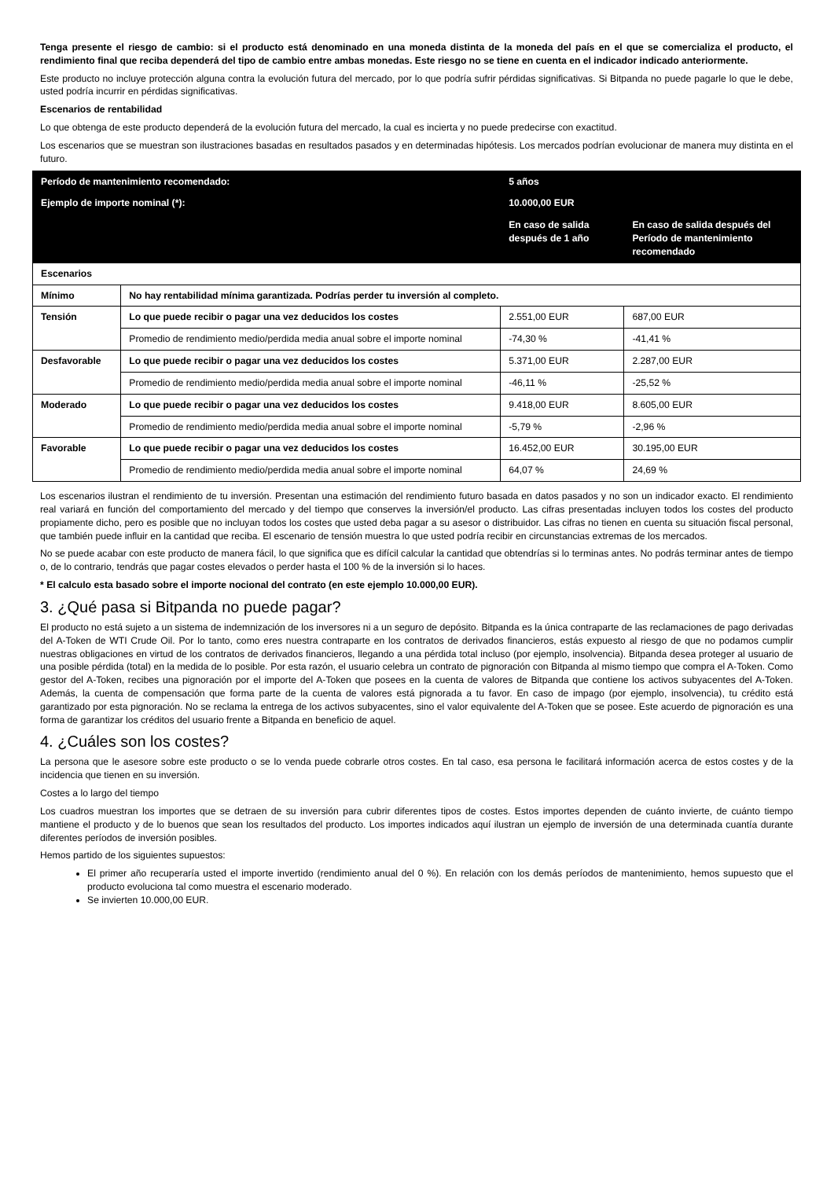Tenga presente el riesgo de cambio: si el producto está denominado en una moneda distinta de la moneda del país en el que se comercializa el producto, el rendimiento final que reciba dependerá del tipo de cambio entre ambas monedas. Este riesgo no se tiene en cuenta en el indicador indicado anteriormente.
Este producto no incluye protección alguna contra la evolución futura del mercado, por lo que podría sufrir pérdidas significativas. Si Bitpanda no puede pagarle lo que le debe, usted podría incurrir en pérdidas significativas.
Escenarios de rentabilidad
Lo que obtenga de este producto dependerá de la evolución futura del mercado, la cual es incierta y no puede predecirse con exactitud.
Los escenarios que se muestran son ilustraciones basadas en resultados pasados y en determinadas hipótesis. Los mercados podrían evolucionar de manera muy distinta en el futuro.
| Período de mantenimiento recomendado: | | 5 años | |
| Ejemplo de importe nominal (*): | | 10.000,00 EUR | |
| | | En caso de salida después de 1 año | En caso de salida después del Período de mantenimiento recomendado |
| Escenarios | | | |
| Mínimo | No hay rentabilidad mínima garantizada. Podrías perder tu inversión al completo. | | |
| Tensión | Lo que puede recibir o pagar una vez deducidos los costes | 2.551,00 EUR | 687,00 EUR |
| | Promedio de rendimiento medio/perdida media anual sobre el importe nominal | -74,30 % | -41,41 % |
| Desfavorable | Lo que puede recibir o pagar una vez deducidos los costes | 5.371,00 EUR | 2.287,00 EUR |
| | Promedio de rendimiento medio/perdida media anual sobre el importe nominal | -46,11 % | -25,52 % |
| Moderado | Lo que puede recibir o pagar una vez deducidos los costes | 9.418,00 EUR | 8.605,00 EUR |
| | Promedio de rendimiento medio/perdida media anual sobre el importe nominal | -5,79 % | -2,96 % |
| Favorable | Lo que puede recibir o pagar una vez deducidos los costes | 16.452,00 EUR | 30.195,00 EUR |
| | Promedio de rendimiento medio/perdida media anual sobre el importe nominal | 64,07 % | 24,69 % |
Los escenarios ilustran el rendimiento de tu inversión. Presentan una estimación del rendimiento futuro basada en datos pasados y no son un indicador exacto. El rendimiento real variará en función del comportamiento del mercado y del tiempo que conserves la inversión/el producto. Las cifras presentadas incluyen todos los costes del producto propiamente dicho, pero es posible que no incluyan todos los costes que usted deba pagar a su asesor o distribuidor. Las cifras no tienen en cuenta su situación fiscal personal, que también puede influir en la cantidad que reciba. El escenario de tensión muestra lo que usted podría recibir en circunstancias extremas de los mercados.
No se puede acabar con este producto de manera fácil, lo que significa que es difícil calcular la cantidad que obtendrías si lo terminas antes. No podrás terminar antes de tiempo o, de lo contrario, tendrás que pagar costes elevados o perder hasta el 100 % de la inversión si lo haces.
* El calculo esta basado sobre el importe nocional del contrato (en este ejemplo 10.000,00 EUR).
3. ¿Qué pasa si Bitpanda no puede pagar?
El producto no está sujeto a un sistema de indemnización de los inversores ni a un seguro de depósito. Bitpanda es la única contraparte de las reclamaciones de pago derivadas del A-Token de WTI Crude Oil. Por lo tanto, como eres nuestra contraparte en los contratos de derivados financieros, estás expuesto al riesgo de que no podamos cumplir nuestras obligaciones en virtud de los contratos de derivados financieros, llegando a una pérdida total incluso (por ejemplo, insolvencia). Bitpanda desea proteger al usuario de una posible pérdida (total) en la medida de lo posible. Por esta razón, el usuario celebra un contrato de pignoración con Bitpanda al mismo tiempo que compra el A-Token. Como gestor del A-Token, recibes una pignoración por el importe del A-Token que posees en la cuenta de valores de Bitpanda que contiene los activos subyacentes del A-Token. Además, la cuenta de compensación que forma parte de la cuenta de valores está pignorada a tu favor. En caso de impago (por ejemplo, insolvencia), tu crédito está garantizado por esta pignoración. No se reclama la entrega de los activos subyacentes, sino el valor equivalente del A-Token que se posee. Este acuerdo de pignoración es una forma de garantizar los créditos del usuario frente a Bitpanda en beneficio de aquel.
4. ¿Cuáles son los costes?
La persona que le asesore sobre este producto o se lo venda puede cobrarle otros costes. En tal caso, esa persona le facilitará información acerca de estos costes y de la incidencia que tienen en su inversión.
Costes a lo largo del tiempo
Los cuadros muestran los importes que se detraen de su inversión para cubrir diferentes tipos de costes. Estos importes dependen de cuánto invierte, de cuánto tiempo mantiene el producto y de lo buenos que sean los resultados del producto. Los importes indicados aquí ilustran un ejemplo de inversión de una determinada cuantía durante diferentes períodos de inversión posibles.
Hemos partido de los siguientes supuestos:
El primer año recuperaría usted el importe invertido (rendimiento anual del 0 %). En relación con los demás períodos de mantenimiento, hemos supuesto que el producto evoluciona tal como muestra el escenario moderado.
Se invierten 10.000,00 EUR.